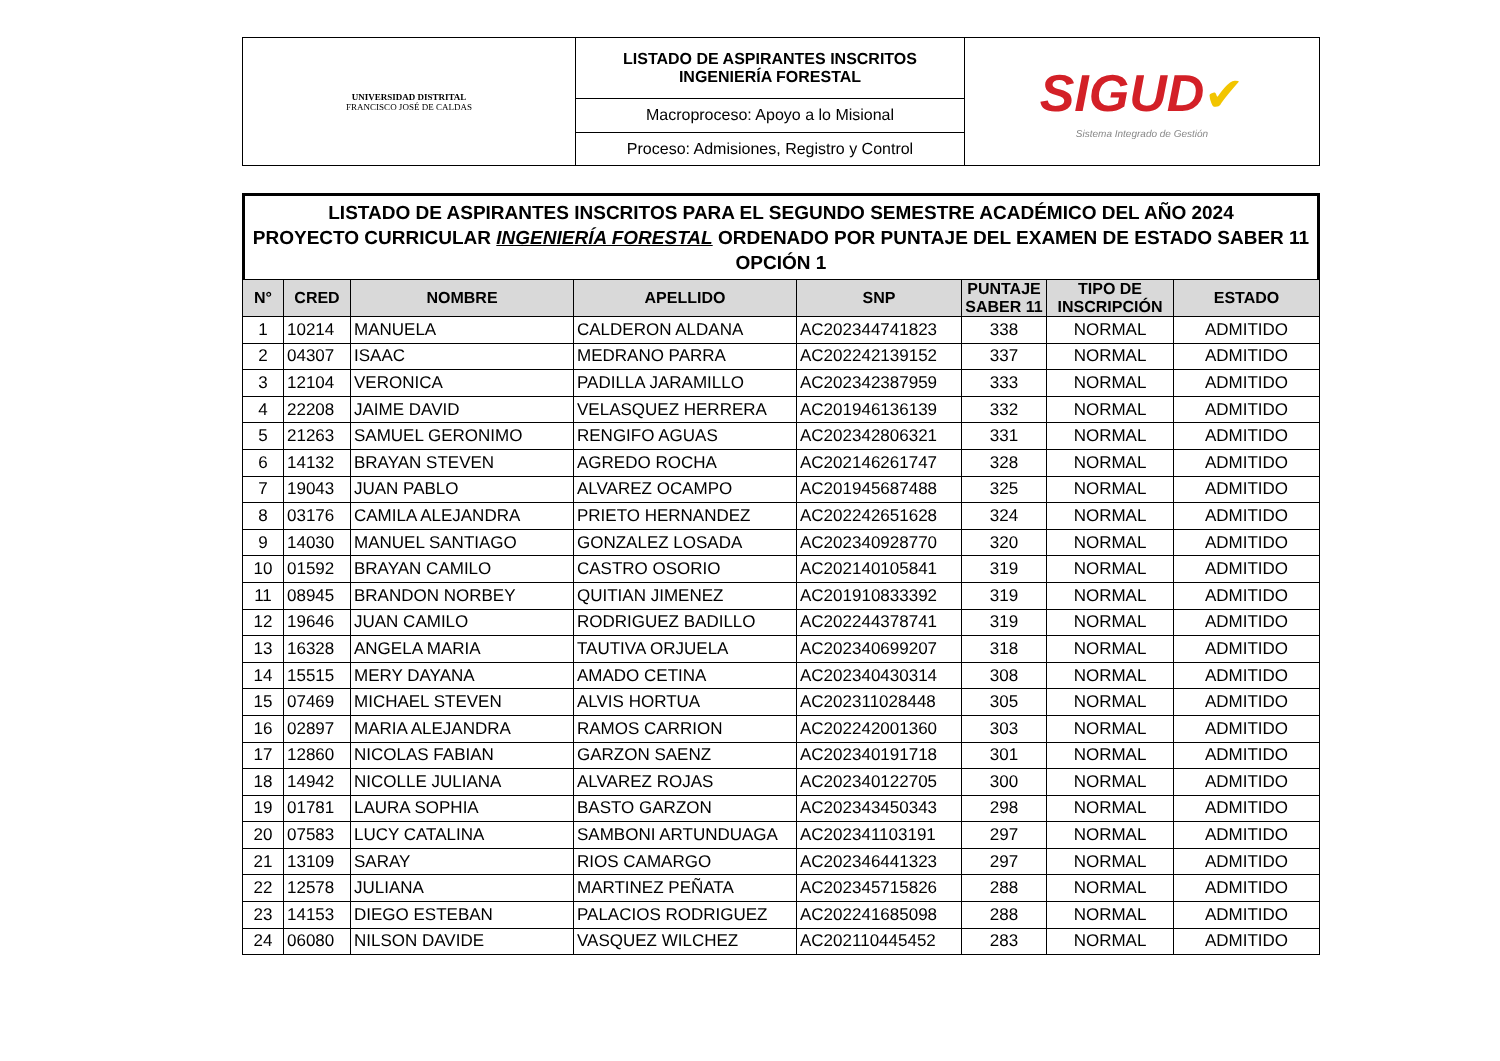| UNIVERSIDAD DISTRITAL FRANCISCO JOSÉ DE CALDAS | LISTADO DE ASPIRANTES INSCRITOS INGENIERÍA FORESTAL | SIGUD ✔ Sistema Integrado de Gestión |
| | Macroproceso: Apoyo a lo Misional | |
| | Proceso: Admisiones, Registro y Control | |
LISTADO DE ASPIRANTES INSCRITOS PARA EL SEGUNDO SEMESTRE ACADÉMICO DEL AÑO 2024
PROYECTO CURRICULAR INGENIERÍA FORESTAL ORDENADO POR PUNTAJE DEL EXAMEN DE ESTADO SABER 11
OPCIÓN 1
| N° | CRED | NOMBRE | APELLIDO | SNP | PUNTAJE SABER 11 | TIPO DE INSCRIPCIÓN | ESTADO |
| --- | --- | --- | --- | --- | --- | --- | --- |
| 1 | 10214 | MANUELA | CALDERON ALDANA | AC202344741823 | 338 | NORMAL | ADMITIDO |
| 2 | 04307 | ISAAC | MEDRANO PARRA | AC202242139152 | 337 | NORMAL | ADMITIDO |
| 3 | 12104 | VERONICA | PADILLA JARAMILLO | AC202342387959 | 333 | NORMAL | ADMITIDO |
| 4 | 22208 | JAIME DAVID | VELASQUEZ HERRERA | AC201946136139 | 332 | NORMAL | ADMITIDO |
| 5 | 21263 | SAMUEL GERONIMO | RENGIFO AGUAS | AC202342806321 | 331 | NORMAL | ADMITIDO |
| 6 | 14132 | BRAYAN STEVEN | AGREDO ROCHA | AC202146261747 | 328 | NORMAL | ADMITIDO |
| 7 | 19043 | JUAN PABLO | ALVAREZ OCAMPO | AC201945687488 | 325 | NORMAL | ADMITIDO |
| 8 | 03176 | CAMILA ALEJANDRA | PRIETO HERNANDEZ | AC202242651628 | 324 | NORMAL | ADMITIDO |
| 9 | 14030 | MANUEL SANTIAGO | GONZALEZ LOSADA | AC202340928770 | 320 | NORMAL | ADMITIDO |
| 10 | 01592 | BRAYAN CAMILO | CASTRO OSORIO | AC202140105841 | 319 | NORMAL | ADMITIDO |
| 11 | 08945 | BRANDON NORBEY | QUITIAN JIMENEZ | AC201910833392 | 319 | NORMAL | ADMITIDO |
| 12 | 19646 | JUAN CAMILO | RODRIGUEZ BADILLO | AC202244378741 | 319 | NORMAL | ADMITIDO |
| 13 | 16328 | ANGELA MARIA | TAUTIVA ORJUELA | AC202340699207 | 318 | NORMAL | ADMITIDO |
| 14 | 15515 | MERY DAYANA | AMADO CETINA | AC202340430314 | 308 | NORMAL | ADMITIDO |
| 15 | 07469 | MICHAEL STEVEN | ALVIS HORTUA | AC202311028448 | 305 | NORMAL | ADMITIDO |
| 16 | 02897 | MARIA ALEJANDRA | RAMOS CARRION | AC202242001360 | 303 | NORMAL | ADMITIDO |
| 17 | 12860 | NICOLAS FABIAN | GARZON SAENZ | AC202340191718 | 301 | NORMAL | ADMITIDO |
| 18 | 14942 | NICOLLE JULIANA | ALVAREZ ROJAS | AC202340122705 | 300 | NORMAL | ADMITIDO |
| 19 | 01781 | LAURA SOPHIA | BASTO GARZON | AC202343450343 | 298 | NORMAL | ADMITIDO |
| 20 | 07583 | LUCY CATALINA | SAMBONI ARTUNDUAGA | AC202341103191 | 297 | NORMAL | ADMITIDO |
| 21 | 13109 | SARAY | RIOS CAMARGO | AC202346441323 | 297 | NORMAL | ADMITIDO |
| 22 | 12578 | JULIANA | MARTINEZ PEÑATA | AC202345715826 | 288 | NORMAL | ADMITIDO |
| 23 | 14153 | DIEGO ESTEBAN | PALACIOS RODRIGUEZ | AC202241685098 | 288 | NORMAL | ADMITIDO |
| 24 | 06080 | NILSON DAVIDE | VASQUEZ WILCHEZ | AC202110445452 | 283 | NORMAL | ADMITIDO |